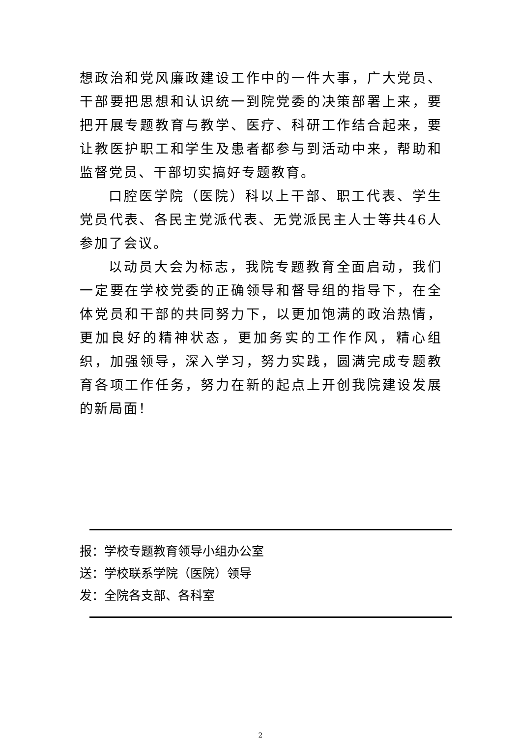想政治和党风廉政建设工作中的一件大事，广大党员、干部要把思想和认识统一到院党委的决策部署上来，要把开展专题教育与教学、医疗、科研工作结合起来，要让教医护职工和学生及患者都参与到活动中来，帮助和监督党员、干部切实搞好专题教育。
口腔医学院（医院）科以上干部、职工代表、学生党员代表、各民主党派代表、无党派民主人士等共46人参加了会议。
以动员大会为标志，我院专题教育全面启动，我们一定要在学校党委的正确领导和督导组的指导下，在全体党员和干部的共同努力下，以更加饱满的政治热情，更加良好的精神状态，更加务实的工作作风，精心组织，加强领导，深入学习，努力实践，圆满完成专题教育各项工作任务，努力在新的起点上开创我院建设发展的新局面！
报：学校专题教育领导小组办公室
送：学校联系学院（医院）领导
发：全院各支部、各科室
2